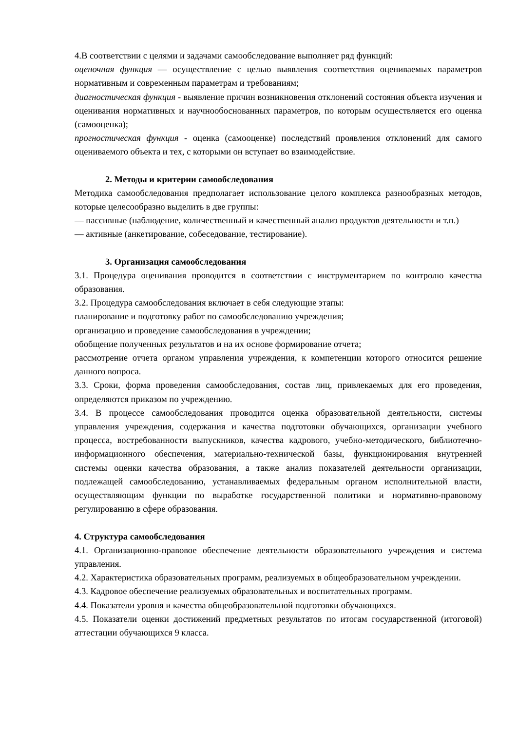4.В соответствии с целями и задачами самообследование выполняет ряд функций:
оценочная функция — осуществление с целью выявления соответствия оцениваемых параметров нормативным и современным параметрам и требованиям;
диагностическая функция - выявление причин возникновения отклонений состояния объекта изучения и оценивания нормативных и научнообоснованных параметров, по которым осуществляется его оценка (самооценка);
прогностическая функция - оценка (самооценке) последствий проявления отклонений для самого оцениваемого объекта и тех, с которыми он вступает во взаимодействие.
2. Методы и критерии самообследования
Методика самообследования предполагает использование целого комплекса разнообразных методов, которые целесообразно выделить в две группы:
— пассивные (наблюдение, количественный и качественный анализ продуктов деятельности и т.п.)
— активные (анкетирование, собеседование, тестирование).
3. Организация самообследования
3.1. Процедура оценивания проводится в соответствии с инструментарием по контролю качества образования.
3.2. Процедура самообследования включает в себя следующие этапы:
планирование и подготовку работ по самообследованию учреждения;
организацию и проведение самообследования в учреждении;
обобщение полученных результатов и на их основе формирование отчета;
рассмотрение отчета органом управления учреждения, к компетенции которого относится решение данного вопроса.
3.3. Сроки, форма проведения самообследования, состав лиц, привлекаемых для его проведения, определяются приказом по учреждению.
3.4. В процессе самообследования проводится оценка образовательной деятельности, системы управления учреждения, содержания и качества подготовки обучающихся, организации учебного процесса, востребованности выпускников, качества кадрового, учебно-методического, библиотечно-информационного обеспечения, материально-технической базы, функционирования внутренней системы оценки качества образования, а также анализ показателей деятельности организации, подлежащей самообследованию, устанавливаемых федеральным органом исполнительной власти, осуществляющим функции по выработке государственной политики и нормативно-правовому регулированию в сфере образования.
4. Структура самообследования
4.1. Организационно-правовое обеспечение деятельности образовательного учреждения и система управления.
4.2. Характеристика образовательных программ, реализуемых в общеобразовательном учреждении.
4.3. Кадровое обеспечение реализуемых образовательных и воспитательных программ.
4.4. Показатели уровня и качества общеобразовательной подготовки обучающихся.
4.5. Показатели оценки достижений предметных результатов по итогам государственной (итоговой) аттестации обучающихся 9 класса.